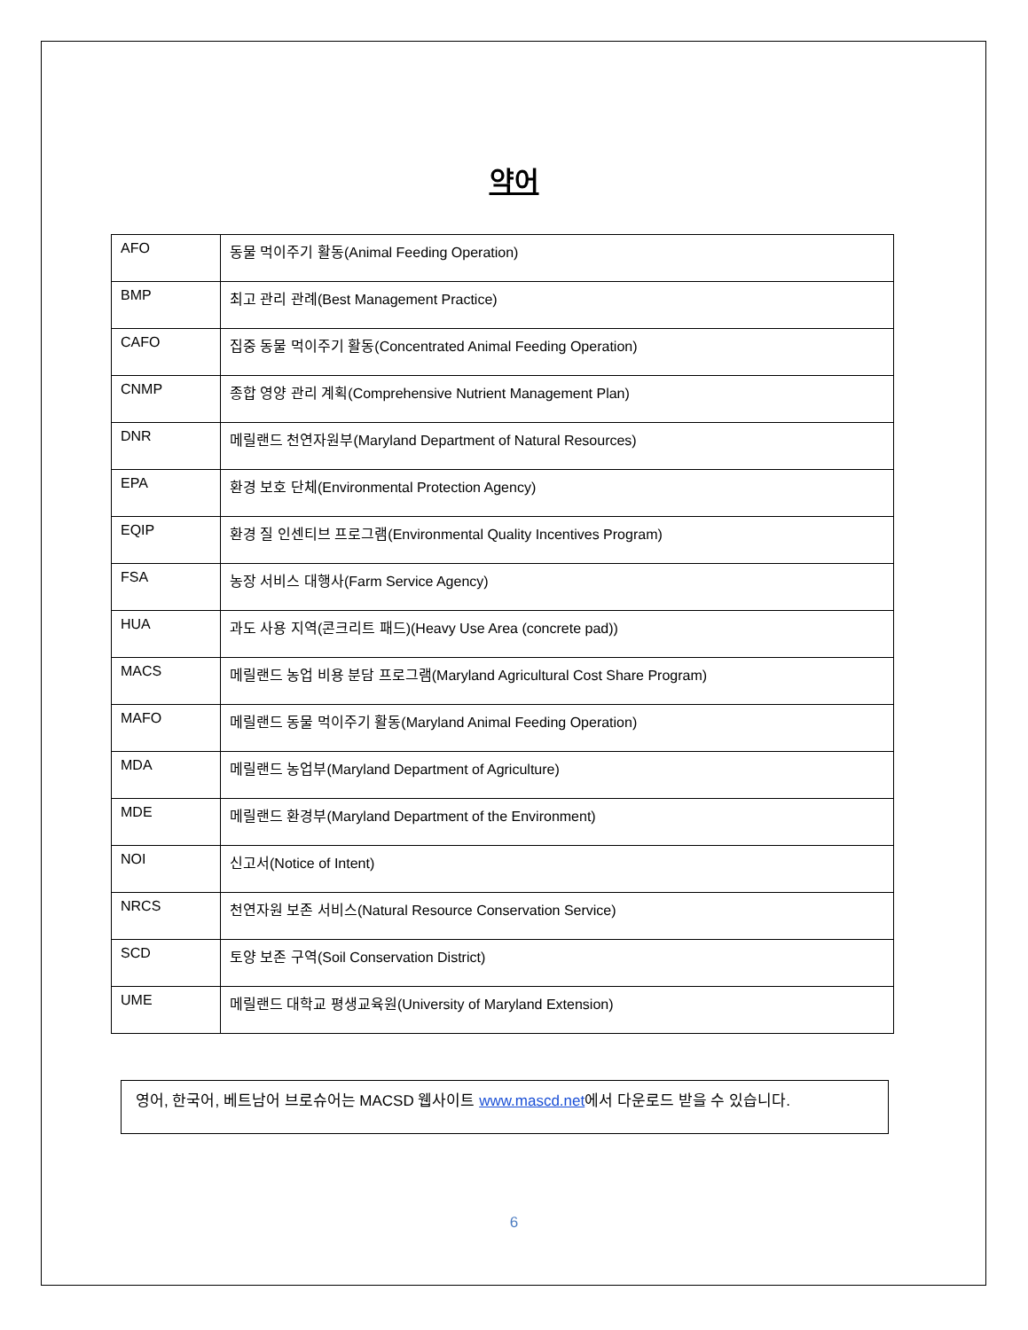약어
| AFO | 동물 먹이주기 활동(Animal Feeding Operation) |
| BMP | 최고 관리 관례(Best Management Practice) |
| CAFO | 집중 동물 먹이주기 활동(Concentrated Animal Feeding Operation) |
| CNMP | 종합 영양 관리 계획(Comprehensive Nutrient Management Plan) |
| DNR | 메릴랜드 천연자원부(Maryland Department of Natural Resources) |
| EPA | 환경 보호 단체(Environmental Protection Agency) |
| EQIP | 환경 질 인센티브 프로그램(Environmental Quality Incentives Program) |
| FSA | 농장 서비스 대행사(Farm Service Agency) |
| HUA | 과도 사용 지역(콘크리트 패드)(Heavy Use Area (concrete pad)) |
| MACS | 메릴랜드 농업 비용 분담 프로그램(Maryland Agricultural Cost Share Program) |
| MAFO | 메릴랜드 동물 먹이주기 활동(Maryland Animal Feeding Operation) |
| MDA | 메릴랜드 농업부(Maryland Department of Agriculture) |
| MDE | 메릴랜드 환경부(Maryland Department of the Environment) |
| NOI | 신고서(Notice of Intent) |
| NRCS | 천연자원 보존 서비스(Natural Resource Conservation Service) |
| SCD | 토양 보존 구역(Soil Conservation District) |
| UME | 메릴랜드 대학교 평생교육원(University of Maryland Extension) |
영어, 한국어, 베트남어 브로슈어는 MACSD 웹사이트 www.mascd.net에서 다운로드 받을 수 있습니다.
6